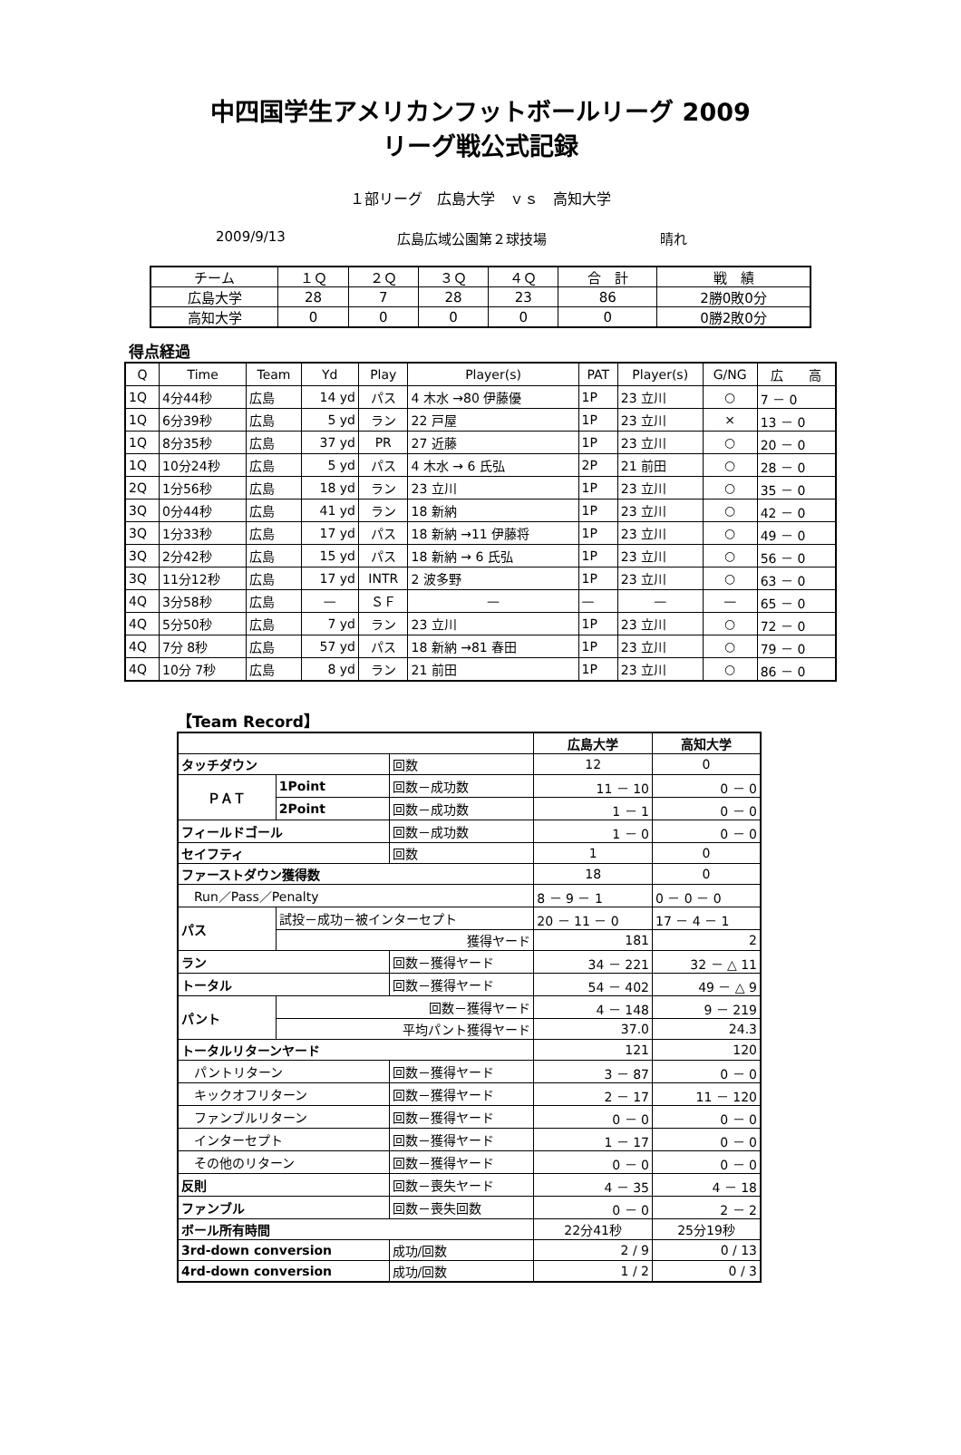中四国学生アメリカンフットボールリーグ 2009
リーグ戦公式記録
１部リーグ　広島大学　ｖｓ　高知大学
2009/9/13 広島広域公園第２球技場 晴れ
| チーム | １Ｑ | ２Ｑ | ３Ｑ | ４Ｑ | 合 計 | 戦 績 |
| --- | --- | --- | --- | --- | --- | --- |
| 広島大学 | 28 | 7 | 28 | 23 | 86 | 2勝0敗0分 |
| 高知大学 | 0 | 0 | 0 | 0 | 0 | 0勝2敗0分 |
得点経過
| Q | Time | Team | Yd | Play | Player(s) | PAT | Player(s) | G/NG | 広 高 |
| --- | --- | --- | --- | --- | --- | --- | --- | --- | --- |
| 1Q | 4分44秒 | 広島 | 14 yd | パス | 4 木水 →80 伊藤優 | 1P | 23 立川 | ○ | 7 － 0 |
| 1Q | 6分39秒 | 広島 | 5 yd | ラン | 22 戸屋 | 1P | 23 立川 | × | 13 － 0 |
| 1Q | 8分35秒 | 広島 | 37 yd | PR | 27 近藤 | 1P | 23 立川 | ○ | 20 － 0 |
| 1Q | 10分24秒 | 広島 | 5 yd | パス | 4 木水 → 6 氏弘 | 2P | 21 前田 | ○ | 28 － 0 |
| 2Q | 1分56秒 | 広島 | 18 yd | ラン | 23 立川 | 1P | 23 立川 | ○ | 35 － 0 |
| 3Q | 0分44秒 | 広島 | 41 yd | ラン | 18 新納 | 1P | 23 立川 | ○ | 42 － 0 |
| 3Q | 1分33秒 | 広島 | 17 yd | パス | 18 新納 →11 伊藤将 | 1P | 23 立川 | ○ | 49 － 0 |
| 3Q | 2分42秒 | 広島 | 15 yd | パス | 18 新納 → 6 氏弘 | 1P | 23 立川 | ○ | 56 － 0 |
| 3Q | 11分12秒 | 広島 | 17 yd | INTR | 2 波多野 | 1P | 23 立川 | ○ | 63 － 0 |
| 4Q | 3分58秒 | 広島 | — | ＳＦ | — | — | — | — | 65 － 0 |
| 4Q | 5分50秒 | 広島 | 7 yd | ラン | 23 立川 | 1P | 23 立川 | ○ | 72 － 0 |
| 4Q | 7分 8秒 | 広島 | 57 yd | パス | 18 新納 →81 春田 | 1P | 23 立川 | ○ | 79 － 0 |
| 4Q | 10分 7秒 | 広島 | 8 yd | ラン | 21 前田 | 1P | 23 立川 | ○ | 86 － 0 |
【Team Record】
| | | | 広島大学 | 高知大学 |
| --- | --- | --- | --- | --- |
| タッチダウン | | 回数 | 12 | 0 |
| ＰＡＴ | 1Point | 回数－成功数 | 11 － 10 | 0 － 0 |
| | 2Point | 回数－成功数 | 1 － 1 | 0 － 0 |
| フィールドゴール | | 回数－成功数 | 1 － 0 | 0 － 0 |
| セイフティ | | 回数 | 1 | 0 |
| ファーストダウン獲得数 | | | 18 | 0 |
| Run／Pass／Penalty | | | 8 － 9 － 1 | 0 － 0 － 0 |
| パス | 試投－成功－被インターセプト | | 20 － 11 － 0 | 17 － 4 － 1 |
| | 獲得ヤード | | 181 | 2 |
| ラン | | 回数－獲得ヤード | 34 － 221 | 32 － △ 11 |
| トータル | | 回数－獲得ヤード | 54 － 402 | 49 － △ 9 |
| パント | 回数－獲得ヤード | | 4 － 148 | 9 － 219 |
| | 平均パント獲得ヤード | | 37.0 | 24.3 |
| トータルリターンヤード | | | 121 | 120 |
| パントリターン | | 回数－獲得ヤード | 3 － 87 | 0 － 0 |
| キックオフリターン | | 回数－獲得ヤード | 2 － 17 | 11 － 120 |
| ファンブルリターン | | 回数－獲得ヤード | 0 － 0 | 0 － 0 |
| インターセプト | | 回数－獲得ヤード | 1 － 17 | 0 － 0 |
| その他のリターン | | 回数－獲得ヤード | 0 － 0 | 0 － 0 |
| 反則 | | 回数－喪失ヤード | 4 － 35 | 4 － 18 |
| ファンブル | | 回数－喪失回数 | 0 － 0 | 2 － 2 |
| ボール所有時間 | | | 22分41秒 | 25分19秒 |
| 3rd-down conversion | | 成功/回数 | 2 / 9 | 0 / 13 |
| 4rd-down conversion | | 成功/回数 | 1 / 2 | 0 / 3 |